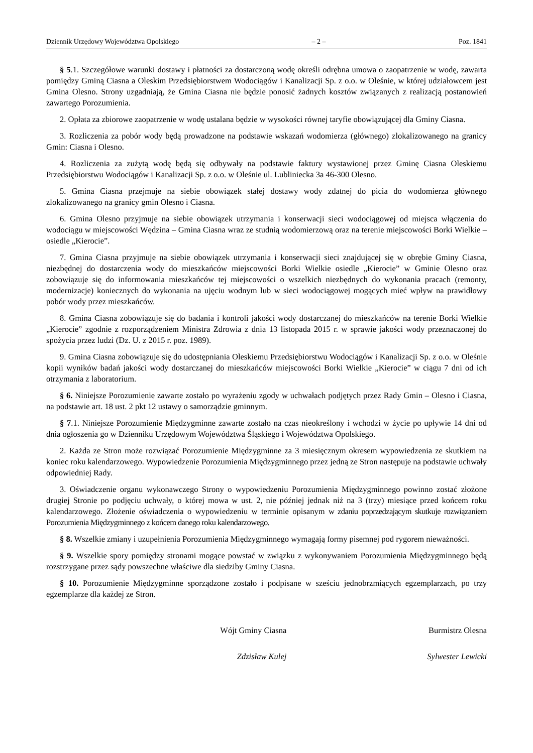Dziennik Urzędowy Województwa Opolskiego – 2 – Poz. 1841
§ 5.1. Szczegółowe warunki dostawy i płatności za dostarczoną wodę określi odrębna umowa o zaopatrzenie w wodę, zawarta pomiędzy Gminą Ciasna a Oleskim Przedsiębiorstwem Wodociągów i Kanalizacji Sp. z o.o. w Oleśnie, w której udziałowcem jest Gmina Olesno. Strony uzgadniają, że Gmina Ciasna nie będzie ponosić żadnych kosztów związanych z realizacją postanowień zawartego Porozumienia.
2. Opłata za zbiorowe zaopatrzenie w wodę ustalana będzie w wysokości równej taryfie obowiązującej dla Gminy Ciasna.
3. Rozliczenia za pobór wody będą prowadzone na podstawie wskazań wodomierza (głównego) zlokalizowanego na granicy Gmin: Ciasna i Olesno.
4. Rozliczenia za zużytą wodę będą się odbywały na podstawie faktury wystawionej przez Gminę Ciasna Oleskiemu Przedsiębiorstwu Wodociągów i Kanalizacji Sp. z o.o. w Oleśnie ul. Lubliniecka 3a 46-300 Olesno.
5. Gmina Ciasna przejmuje na siebie obowiązek stałej dostawy wody zdatnej do picia do wodomierza głównego zlokalizowanego na granicy gmin Olesno i Ciasna.
6. Gmina Olesno przyjmuje na siebie obowiązek utrzymania i konserwacji sieci wodociągowej od miejsca włączenia do wodociągu w miejscowości Wędzina – Gmina Ciasna wraz ze studnią wodomierzową oraz na terenie miejscowości Borki Wielkie – osiedle „Kierocie”.
7. Gmina Ciasna przyjmuje na siebie obowiązek utrzymania i konserwacji sieci znajdującej się w obrębie Gminy Ciasna, niezbędnej do dostarczenia wody do mieszkańców miejscowości Borki Wielkie osiedle „Kierocie” w Gminie Olesno oraz zobowiązuje się do informowania mieszkańców tej miejscowości o wszelkich niezbędnych do wykonania pracach (remonty, modernizacje) koniecznych do wykonania na ujęciu wodnym lub w sieci wodociągowej mogących mieć wpływ na prawidłowy pobór wody przez mieszkańców.
8. Gmina Ciasna zobowiązuje się do badania i kontroli jakości wody dostarczanej do mieszkańców na terenie Borki Wielkie „Kierocie” zgodnie z rozporządzeniem Ministra Zdrowia z dnia 13 listopada 2015 r. w sprawie jakości wody przeznaczonej do spożycia przez ludzi (Dz. U. z 2015 r. poz. 1989).
9. Gmina Ciasna zobowiązuje się do udostępniania Oleskiemu Przedsiębiorstwu Wodociągów i Kanalizacji Sp. z o.o. w Oleśnie kopii wyników badań jakości wody dostarczanej do mieszkańców miejscowości Borki Wielkie „Kierocie” w ciągu 7 dni od ich otrzymania z laboratorium.
§ 6. Niniejsze Porozumienie zawarte zostało po wyrażeniu zgody w uchwałach podjętych przez Rady Gmin – Olesno i Ciasna, na podstawie art. 18 ust. 2 pkt 12 ustawy o samorządzie gminnym.
§ 7.1. Niniejsze Porozumienie Międzygminne zawarte zostało na czas nieokreślony i wchodzi w życie po upływie 14 dni od dnia ogłoszenia go w Dzienniku Urzędowym Województwa Śląskiego i Województwa Opolskiego.
2. Każda ze Stron może rozwiązać Porozumienie Międzygminne za 3 miesięcznym okresem wypowiedzenia ze skutkiem na koniec roku kalendarzowego. Wypowiedzenie Porozumienia Międzygminnego przez jedną ze Stron następuje na podstawie uchwały odpowiedniej Rady.
3. Oświadczenie organu wykonawczego Strony o wypowiedzeniu Porozumienia Międzygminnego powinno zostać złożone drugiej Stronie po podjęciu uchwały, o której mowa w ust. 2, nie później jednak niż na 3 (trzy) miesiące przed końcem roku kalendarzowego. Złożenie oświadczenia o wypowiedzeniu w terminie opisanym w zdaniu poprzedzającym skutkuje rozwiązaniem Porozumienia Międzygminnego z końcem danego roku kalendarzowego.
§ 8. Wszelkie zmiany i uzupełnienia Porozumienia Międzygminnego wymagają formy pisemnej pod rygorem nieważności.
§ 9. Wszelkie spory pomiędzy stronami mogące powstać w związku z wykonywaniem Porozumienia Międzygminnego będą rozstrzygane przez sądy powszechne właściwe dla siedziby Gminy Ciasna.
§ 10. Porozumienie Międzygminne sporządzone zostało i podpisane w sześciu jednobrzmiących egzemplarzach, po trzy egzemplarze dla każdej ze Stron.
Wójt Gminy Ciasna
Zdzisław Kulej
Burmistrz Olesna
Sylwester Lewicki